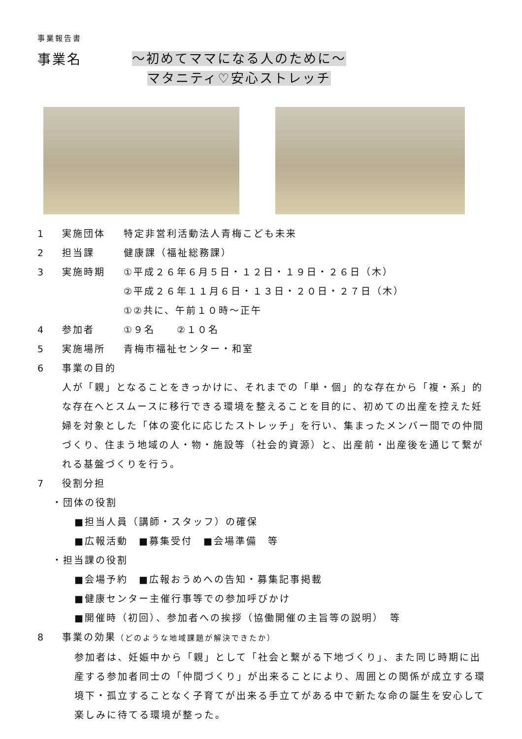事業報告書
事業名
～初めてママになる人のために～
マタニティ♡安心ストレッチ
1 実施団体 特定非営利活動法人青梅こども未来
2 担当課 健康課（福祉総務課）
3 実施時期 ①平成２６年６月５日・１２日・１９日・２６日（木）
②平成２６年１１月６日・１３日・２０日・２７日（木）
①②共に、午前１０時～正午
4 参加者 ①９名　　②１０名
5 実施場所 青梅市福祉センター・和室
6 事業の目的
人が「親」となることをきっかけに、それまでの「単・個」的な存在から「複・系」的な存在へとスムースに移行できる環境を整えることを目的に、初めての出産を控えた妊婦を対象とした「体の変化に応じたストレッチ」を行い、集まったメンバー間での仲間づくり、住まう地域の人・物・施設等（社会的資源）と、出産前・出産後を通じて繋がれる基盤づくりを行う。
7 役割分担
・団体の役割
■担当人員（講師・スタッフ）の確保
■広報活動　■募集受付　■会場準備　等
・担当課の役割
■会場予約　■広報おうめへの告知・募集記事掲載
■健康センター主催行事等での参加呼びかけ
■開催時（初回）、参加者への挨拶（協働開催の主旨等の説明）　等
8 事業の効果（どのような地域課題が解決できたか）
参加者は、妊娠中から「親」として「社会と繋がる下地づくり」、また同じ時期に出産する参加者同士の「仲間づくり」が出来ることにより、周囲との関係が成立する環境下・孤立することなく子育てが出来る手立てがある中で新たな命の誕生を安心して楽しみに待てる環境が整った。